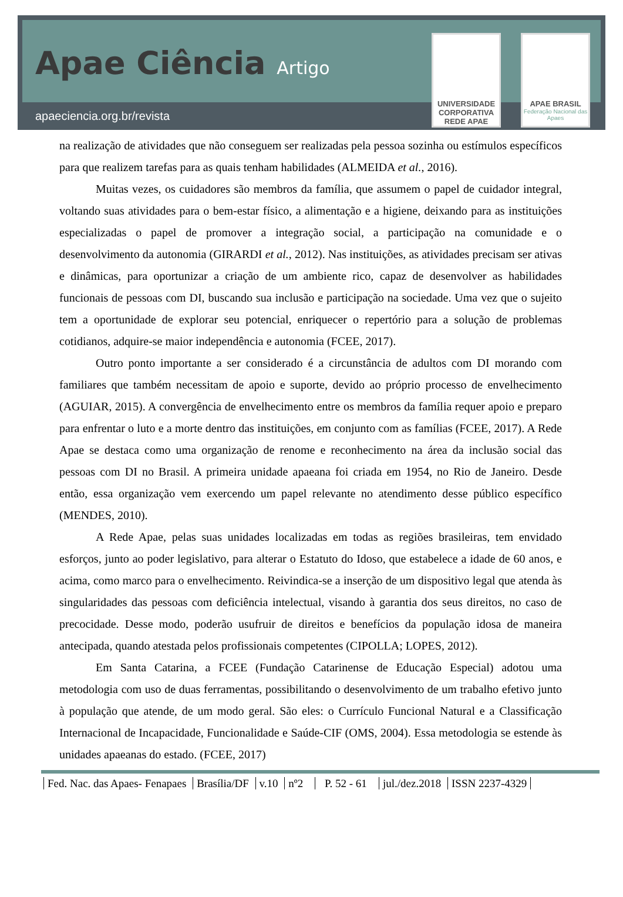Apae Ciência Artigo
apaeciencia.org.br/revista
UNIVERSIDADE CORPORATIVA REDE APAE
APAE BRASIL
Federação Nacional das Apaes
na realização de atividades que não conseguem ser realizadas pela pessoa sozinha ou estímulos específicos para que realizem tarefas para as quais tenham habilidades (ALMEIDA et al., 2016).
Muitas vezes, os cuidadores são membros da família, que assumem o papel de cuidador integral, voltando suas atividades para o bem-estar físico, a alimentação e a higiene, deixando para as instituições especializadas o papel de promover a integração social, a participação na comunidade e o desenvolvimento da autonomia (GIRARDI et al., 2012). Nas instituições, as atividades precisam ser ativas e dinâmicas, para oportunizar a criação de um ambiente rico, capaz de desenvolver as habilidades funcionais de pessoas com DI, buscando sua inclusão e participação na sociedade. Uma vez que o sujeito tem a oportunidade de explorar seu potencial, enriquecer o repertório para a solução de problemas cotidianos, adquire-se maior independência e autonomia (FCEE, 2017).
Outro ponto importante a ser considerado é a circunstância de adultos com DI morando com familiares que também necessitam de apoio e suporte, devido ao próprio processo de envelhecimento (AGUIAR, 2015). A convergência de envelhecimento entre os membros da família requer apoio e preparo para enfrentar o luto e a morte dentro das instituições, em conjunto com as famílias (FCEE, 2017). A Rede Apae se destaca como uma organização de renome e reconhecimento na área da inclusão social das pessoas com DI no Brasil. A primeira unidade apaeana foi criada em 1954, no Rio de Janeiro. Desde então, essa organização vem exercendo um papel relevante no atendimento desse público específico (MENDES, 2010).
A Rede Apae, pelas suas unidades localizadas em todas as regiões brasileiras, tem envidado esforços, junto ao poder legislativo, para alterar o Estatuto do Idoso, que estabelece a idade de 60 anos, e acima, como marco para o envelhecimento. Reivindica-se a inserção de um dispositivo legal que atenda às singularidades das pessoas com deficiência intelectual, visando à garantia dos seus direitos, no caso de precocidade. Desse modo, poderão usufruir de direitos e benefícios da população idosa de maneira antecipada, quando atestada pelos profissionais competentes (CIPOLLA; LOPES, 2012).
Em Santa Catarina, a FCEE (Fundação Catarinense de Educação Especial) adotou uma metodologia com uso de duas ferramentas, possibilitando o desenvolvimento de um trabalho efetivo junto à população que atende, de um modo geral. São eles: o Currículo Funcional Natural e a Classificação Internacional de Incapacidade, Funcionalidade e Saúde-CIF (OMS, 2004). Essa metodologia se estende às unidades apaeanas do estado. (FCEE, 2017)
Fed. Nac. das Apaes- Fenapaes Brasília/DF v.10 nº2 P. 52 - 61 jul./dez.2018 ISSN 2237-4329